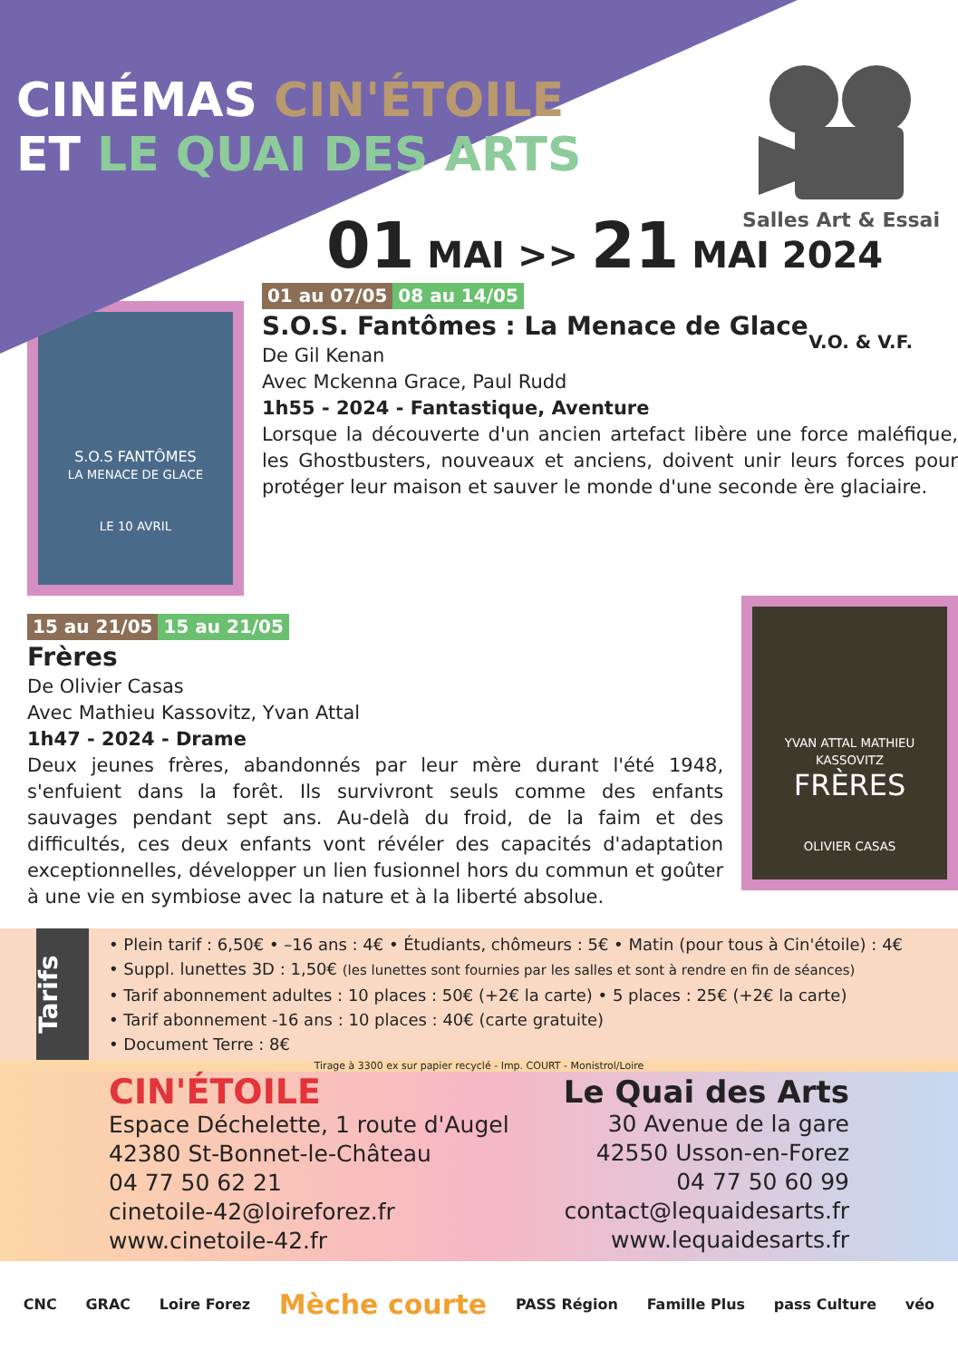CINÉMAS CIN'ÉTOILE
ET LE QUAI DES ARTS
Salles Art & Essai
01 MAI >> 21 MAI 2024
V.O. & V.F.
S.O.S FANTÔMES
LA MENACE DE GLACE
LE 10 AVRIL
01 au 07/05 08 au 14/05
S.O.S. Fantômes : La Menace de Glace
De Gil Kenan
Avec Mckenna Grace, Paul Rudd
1h55 - 2024 - Fantastique, Aventure
Lorsque la découverte d'un ancien artefact libère une force maléfique, les Ghostbusters, nouveaux et anciens, doivent unir leurs forces pour protéger leur maison et sauver le monde d'une seconde ère glaciaire.
15 au 21/05 15 au 21/05
Frères
De Olivier Casas
Avec Mathieu Kassovitz, Yvan Attal
1h47 - 2024 - Drame
Deux jeunes frères, abandonnés par leur mère durant l'été 1948, s'enfuient dans la forêt. Ils survivront seuls comme des enfants sauvages pendant sept ans. Au-delà du froid, de la faim et des difficultés, ces deux enfants vont révéler des capacités d'adaptation exceptionnelles, développer un lien fusionnel hors du commun et goûter à une vie en symbiose avec la nature et à la liberté absolue.
YVAN ATTAL MATHIEU KASSOVITZ
FRÈRES
OLIVIER CASAS
Tarifs
• Plein tarif : 6,50€ • –16 ans : 4€ • Étudiants, chômeurs : 5€ • Matin (pour tous à Cin'étoile) : 4€
• Suppl. lunettes 3D : 1,50€ (les lunettes sont fournies par les salles et sont à rendre en fin de séances)
• Tarif abonnement adultes : 10 places : 50€ (+2€ la carte) • 5 places : 25€ (+2€ la carte)
• Tarif abonnement -16 ans : 10 places : 40€ (carte gratuite)
• Document Terre : 8€
Tirage à 3300 ex sur papier recyclé - Imp. COURT - Monistrol/Loire
CIN'ÉTOILE
Espace Déchelette, 1 route d'Augel
42380 St-Bonnet-le-Château
04 77 50 62 21
cinetoile-42@loireforez.fr
www.cinetoile-42.fr
Le Quai des Arts
30 Avenue de la gare
42550 Usson-en-Forez
04 77 50 60 99
contact@lequaidesarts.fr
www.lequaidesarts.fr
CNC GRAC Loire Forez Mèche courte PASS Région Famille Plus pass Culture véo